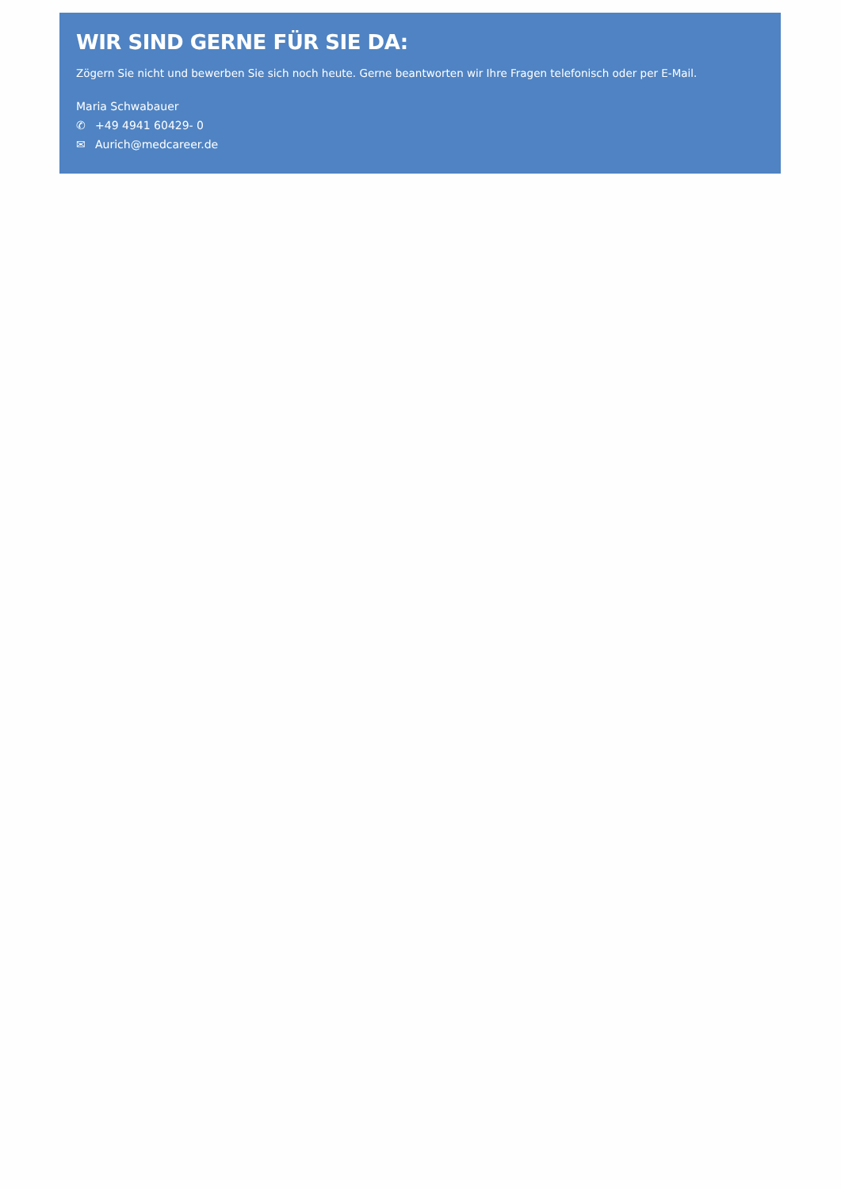WIR SIND GERNE FÜR SIE DA:
Zögern Sie nicht und bewerben Sie sich noch heute. Gerne beantworten wir Ihre Fragen telefonisch oder per E-Mail.
Maria Schwabauer
✆ +49 4941 60429- 0
✉ Aurich@medcareer.de